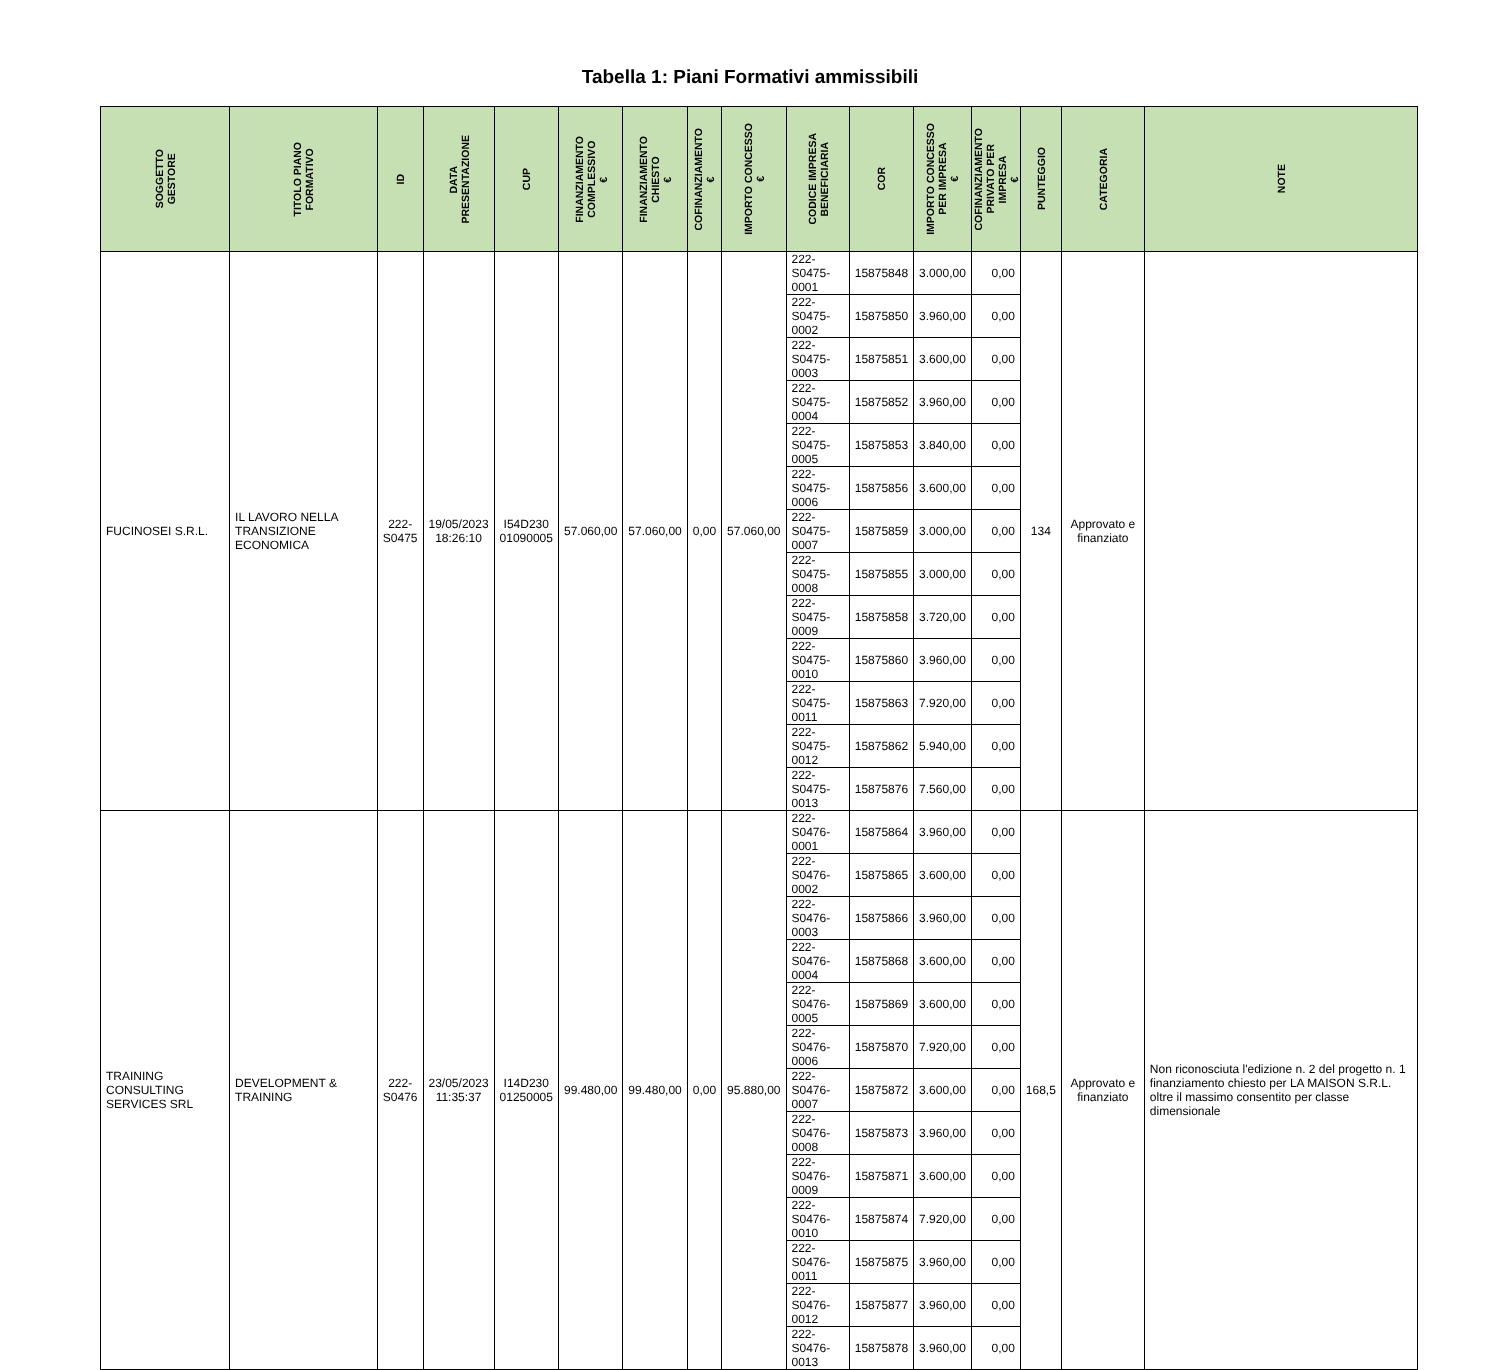Tabella 1: Piani Formativi ammissibili
| SOGGETTO GESTORE | TITOLO PIANO FORMATIVO | ID | DATA PRESENTAZIONE | CUP | FINANZIAMENTO COMPLESSIVO € | FINANZIAMENTO CHIESTO € | COFINANZIAMENTO € | IMPORTO CONCESSO € | CODICE IMPRESA BENEFICIARIA | COR | IMPORTO CONCESSO PER IMPRESA € | COFINANZIAMENTO PRIVATO PER IMPRESA € | PUNTEGGIO | CATEGORIA | NOTE |
| --- | --- | --- | --- | --- | --- | --- | --- | --- | --- | --- | --- | --- | --- | --- | --- |
| FUCINOSEI S.R.L. | IL LAVORO NELLA TRANSIZIONE ECONOMICA | 222- S0475 | 19/05/2023 18:26:10 | I54D230 01090005 | 57.060,00 | 57.060,00 | 0,00 | 57.060,00 | 222-S0475-0001 | 15875848 | 3.000,00 | 0,00 | 134 | Approvato e finanziato | |
| | | | | | | | | | 222-S0475-0002 | 15875850 | 3.960,00 | 0,00 | | | |
| | | | | | | | | | 222-S0475-0003 | 15875851 | 3.600,00 | 0,00 | | | |
| | | | | | | | | | 222-S0475-0004 | 15875852 | 3.960,00 | 0,00 | | | |
| | | | | | | | | | 222-S0475-0005 | 15875853 | 3.840,00 | 0,00 | | | |
| | | | | | | | | | 222-S0475-0006 | 15875856 | 3.600,00 | 0,00 | | | |
| | | | | | | | | | 222-S0475-0007 | 15875859 | 3.000,00 | 0,00 | | | |
| | | | | | | | | | 222-S0475-0008 | 15875855 | 3.000,00 | 0,00 | | | |
| | | | | | | | | | 222-S0475-0009 | 15875858 | 3.720,00 | 0,00 | | | |
| | | | | | | | | | 222-S0475-0010 | 15875860 | 3.960,00 | 0,00 | | | |
| | | | | | | | | | 222-S0475-0011 | 15875863 | 7.920,00 | 0,00 | | | |
| | | | | | | | | | 222-S0475-0012 | 15875862 | 5.940,00 | 0,00 | | | |
| | | | | | | | | | 222-S0475-0013 | 15875876 | 7.560,00 | 0,00 | | | |
| TRAINING CONSULTING SERVICES SRL | DEVELOPMENT & TRAINING | 222- S0476 | 23/05/2023 11:35:37 | I14D230 01250005 | 99.480,00 | 99.480,00 | 0,00 | 95.880,00 | 222-S0476-0001 | 15875864 | 3.960,00 | 0,00 | 168,5 | Approvato e finanziato | Non riconosciuta l'edizione n. 2 del progetto n. 1 finanziamento chiesto per LA MAISON S.R.L. oltre il massimo consentito per classe dimensionale |
| | | | | | | | | | 222-S0476-0002 | 15875865 | 3.600,00 | 0,00 | | | |
| | | | | | | | | | 222-S0476-0003 | 15875866 | 3.960,00 | 0,00 | | | |
| | | | | | | | | | 222-S0476-0004 | 15875868 | 3.600,00 | 0,00 | | | |
| | | | | | | | | | 222-S0476-0005 | 15875869 | 3.600,00 | 0,00 | | | |
| | | | | | | | | | 222-S0476-0006 | 15875870 | 7.920,00 | 0,00 | | | |
| | | | | | | | | | 222-S0476-0007 | 15875872 | 3.600,00 | 0,00 | | | |
| | | | | | | | | | 222-S0476-0008 | 15875873 | 3.960,00 | 0,00 | | | |
| | | | | | | | | | 222-S0476-0009 | 15875871 | 3.600,00 | 0,00 | | | |
| | | | | | | | | | 222-S0476-0010 | 15875874 | 7.920,00 | 0,00 | | | |
| | | | | | | | | | 222-S0476-0011 | 15875875 | 3.960,00 | 0,00 | | | |
| | | | | | | | | | 222-S0476-0012 | 15875877 | 3.960,00 | 0,00 | | | |
| | | | | | | | | | 222-S0476-0013 | 15875878 | 3.960,00 | 0,00 | | | |